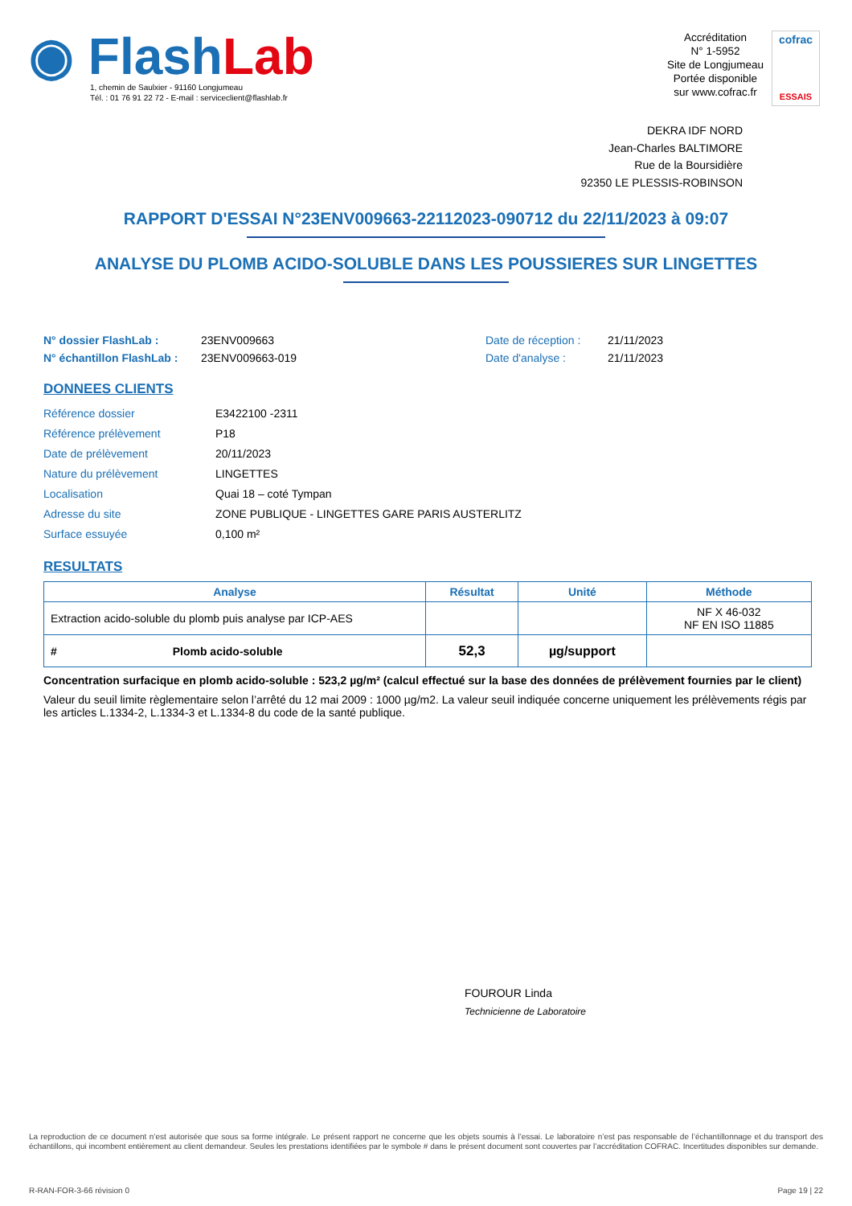◉ Flash Lab
1, chemin de Saulxier - 91160 Longjumeau
Tél. : 01 76 91 22 72 - E-mail : serviceclient@flashlab.fr
Accréditation
N° 1-5952
Site de Longjumeau
Portée disponible
sur www.cofrac.fr
cofrac
ESSAIS
DEKRA IDF NORD
Jean-Charles BALTIMORE
Rue de la Boursidière
92350 LE PLESSIS-ROBINSON
RAPPORT D'ESSAI N°23ENV009663-22112023-090712 du 22/11/2023 à 09:07
ANALYSE DU PLOMB ACIDO-SOLUBLE DANS LES POUSSIERES SUR LINGETTES
N° dossier FlashLab : 23ENV009663 Date de réception : 21/11/2023 N° échantillon FlashLab : 23ENV009663-019 Date d'analyse : 21/11/2023
DONNEES CLIENTS
Référence dossier E3422100 -2311 Référence prélèvement P18 Date de prélèvement 20/11/2023 Nature du prélèvement LINGETTES Localisation Quai 18 – coté Tympan Adresse du site ZONE PUBLIQUE - LINGETTES GARE PARIS AUSTERLITZ Surface essuyée 0,100 m²
RESULTATS
| Analyse | Résultat | Unité | Méthode |
| --- | --- | --- | --- |
| Extraction acido-soluble du plomb puis analyse par ICP-AES | | | NF X 46-032 NF EN ISO 11885 |
| # Plomb acido-soluble | 52,3 | µg/support | |
Concentration surfacique en plomb acido-soluble : 523,2 µg/m² (calcul effectué sur la base des données de prélèvement fournies par le client)
Valeur du seuil limite règlementaire selon l’arrêté du 12 mai 2009 : 1000 µg/m2. La valeur seuil indiquée concerne uniquement les prélèvements régis par les articles L.1334-2, L.1334-3 et L.1334-8 du code de la santé publique.
FOUROUR Linda
Technicienne de Laboratoire
La reproduction de ce document n’est autorisée que sous sa forme intégrale. Le présent rapport ne concerne que les objets soumis à l’essai. Le laboratoire n’est pas responsable de l’échantillonnage et du transport des échantillons, qui incombent entièrement au client demandeur. Seules les prestations identifiées par le symbole # dans le présent document sont couvertes par l’accréditation COFRAC. Incertitudes disponibles sur demande.
R-RAN-FOR-3-66 révision 0 Page 19 | 22